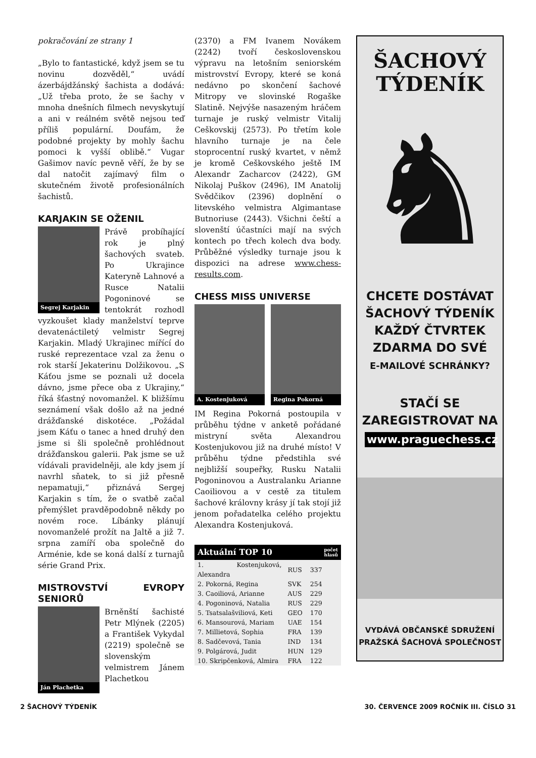pokračování ze strany 1
„Bylo to fantastické, když jsem se tu novinu dozvěděl,“ uvádí ázerbájdžánský šachista a dodává: „Už třeba proto, že se šachy v mnoha dnešních filmech nevyskytují a ani v reálném světě nejsou teď příliš populární. Doufám, že podobné projekty by mohly šachu pomoci k vyšší oblibě.“ Vugar Gašimov navíc pevně věří, že by se dal natočit zajímavý film o skutečném životě profesionálních šachistů.
KARJAKIN SE OŽENIL
Segrej Karjakin
Právě probíhající rok je plný šachových svateb. Po Ukrajince Kateryně Lahnové a Rusce Natalii Pogoninové se tentokrát rozhodl vyzkoušet klady manželství teprve devatenáctiletý velmistr Segrej Karjakin. Mladý Ukrajinec mířící do ruské reprezentace vzal za ženu o rok starší Jekaterinu Dolžikovou. „S Káťou jsme se poznali už docela dávno, jsme přece oba z Ukrajiny,“ říká šťastný novomanžel. K bližšímu seznámení však došlo až na jedné drážďanské diskotéce. „Požádal jsem Káťu o tanec a hned druhý den jsme si šli společně prohlédnout drážďanskou galerii. Pak jsme se už vídávali pravidelněji, ale kdy jsem jí navrhl sňatek, to si již přesně nepamatuji,“ přiznává Sergej Karjakin s tím, že o svatbě začal přemýšlet pravděpodobně někdy po novém roce. Líbánky plánují novomanželé prožít na Jaltě a již 7. srpna zamíří oba společně do Arménie, kde se koná další z turnajů série Grand Prix.
MISTROVSTVÍ EVROPY SENIORŮ
Ján Plachetka
Brněnští šachisté Petr Mlýnek (2205) a František Vykydal (2219) společně se slovenským velmistrem Jánem Plachetkou
(2370) a FM Ivanem Novákem (2242) tvoří československou výpravu na letošním seniorském mistrovství Evropy, které se koná nedávno po skončení šachové Mitropy ve slovinské Rogaške Slatině. Nejvýše nasazeným hráčem turnaje je ruský velmistr Vitalij Ceškovskij (2573). Po třetím kole hlavního turnaje je na čele stoprocentní ruský kvartet, v němž je kromě Ceškovského ještě IM Alexandr Zacharcov (2422), GM Nikolaj Puškov (2496), IM Anatolij Svědčikov (2396) doplnění o litevského velmistra Algimantase Butnoriuse (2443). Všichni čeští a slovenští účastníci mají na svých kontech po třech kolech dva body. Průběžné výsledky turnaje jsou k dispozici na adrese www.chess-results.com.
CHESS MISS UNIVERSE
A. Kostenjuková Regina Pokorná
IM Regina Pokorná postoupila v průběhu týdne v anketě pořádané mistryní světa Alexandrou Kostenjukovou již na druhé místo! V průběhu týdne předstihla své nejbližší soupeřky, Rusku Natalii Pogoninovou a Australanku Arianne Caoiliovou a v cestě za titulem šachové královny krásy jí tak stojí již jenom pořadatelka celého projektu Alexandra Kostenjuková.
| Aktuální TOP 10 | | počet hlasů |
| --- | --- | --- |
| 1. Kostenjuková, Alexandra | RUS | 337 |
| 2. Pokorná, Regina | SVK | 254 |
| 3. Caoiliová, Arianne | AUS | 229 |
| 4. Pogoninová, Natalia | RUS | 229 |
| 5. Tsatsalašviliová, Keti | GEO | 170 |
| 6. Mansourová, Mariam | UAE | 154 |
| 7. Millietová, Sophia | FRA | 139 |
| 8. Sadčevová, Tania | IND | 134 |
| 9. Polgárová, Judit | HUN | 129 |
| 10. Skripčenková, Almira | FRA | 122 |
ŠACHOVÝ
TÝDENÍK
♞
CHCETE DOSTÁVAT
ŠACHOVÝ TÝDENÍK
KAŽDÝ ČTVRTEK
ZDARMA DO SVÉ
E-MAILOVÉ SCHRÁNKY?
STAČÍ SE
ZAREGISTROVAT NA
www.praguechess.cz
VYDÁVÁ OBČANSKÉ SDRUŽENÍ
PRAŽSKÁ ŠACHOVÁ SPOLEČNOST
2 ŠACHOVÝ TÝDENÍK 30. ČERVENCE 2009 ROČNÍK III. ČÍSLO 31